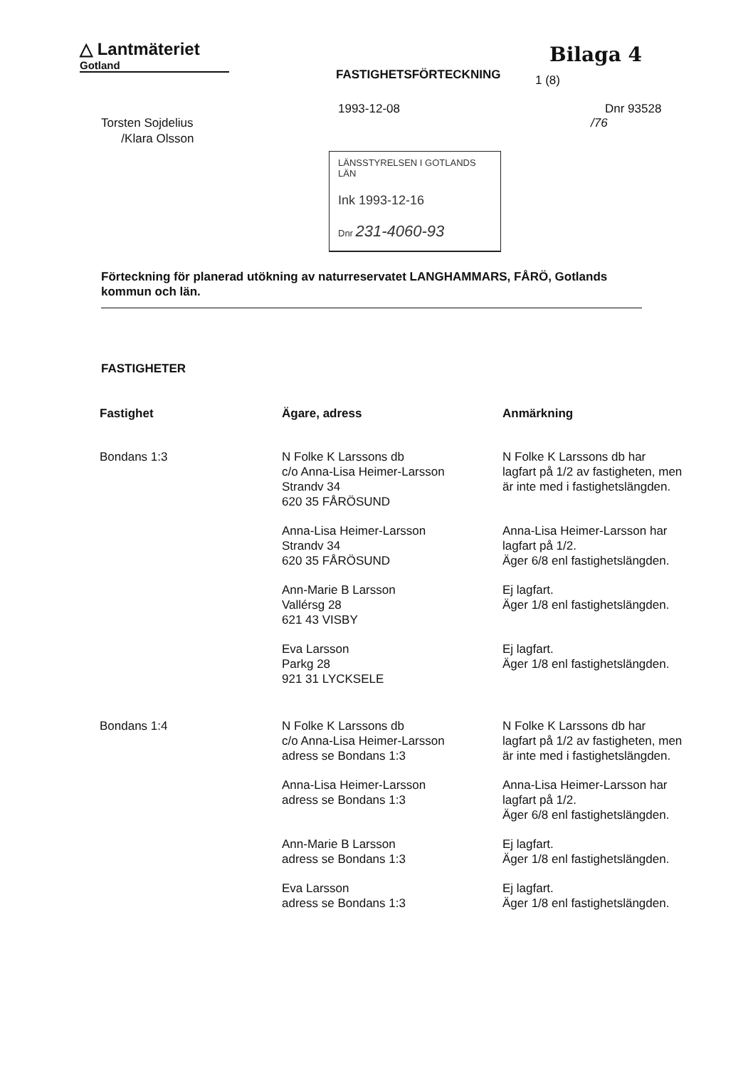△ Lantmäteriet
Gotland
FASTIGHETSFÖRTECKNING
Bilaga 4
1 (8)
Torsten Sojdelius
/Klara Olsson
1993-12-08
Dnr 93528
/76
LÄNSSTYRELSEN I GOTLANDS LÄN
Ink 1993-12-16
Dnr 231-4060-93
Förteckning för planerad utökning av naturreservatet LANGHAMMARS, FÅRÖ, Gotlands kommun och län.
FASTIGHETER
| Fastighet | Ägare, adress | Anmärkning |
| --- | --- | --- |
| Bondans 1:3 | N Folke K Larssons db c/o Anna-Lisa Heimer-Larsson Strandv 34 620 35 FÅRÖSUND | N Folke K Larssons db har lagfart på 1/2 av fastigheten, men är inte med i fastighetslängden. |
| | Anna-Lisa Heimer-Larsson Strandv 34 620 35 FÅRÖSUND | Anna-Lisa Heimer-Larsson har lagfart på 1/2. Äger 6/8 enl fastighetslängden. |
| | Ann-Marie B Larsson Vallérsg 28 621 43 VISBY | Ej lagfart. Äger 1/8 enl fastighetslängden. |
| | Eva Larsson Parkg 28 921 31 LYCKSELE | Ej lagfart. Äger 1/8 enl fastighetslängden. |
| Bondans 1:4 | N Folke K Larssons db c/o Anna-Lisa Heimer-Larsson adress se Bondans 1:3 | N Folke K Larssons db har lagfart på 1/2 av fastigheten, men är inte med i fastighetslängden. |
| | Anna-Lisa Heimer-Larsson adress se Bondans 1:3 | Anna-Lisa Heimer-Larsson har lagfart på 1/2. Äger 6/8 enl fastighetslängden. |
| | Ann-Marie B Larsson adress se Bondans 1:3 | Ej lagfart. Äger 1/8 enl fastighetslängden. |
| | Eva Larsson adress se Bondans 1:3 | Ej lagfart. Äger 1/8 enl fastighetslängden. |